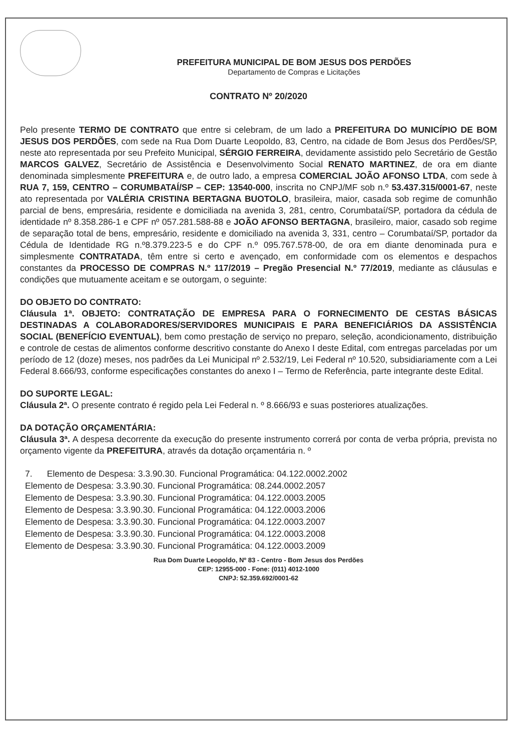PREFEITURA MUNICIPAL DE BOM JESUS DOS PERDÕES
Departamento de Compras e Licitações
CONTRATO Nº 20/2020
Pelo presente TERMO DE CONTRATO que entre si celebram, de um lado a PREFEITURA DO MUNICÍPIO DE BOM JESUS DOS PERDÕES, com sede na Rua Dom Duarte Leopoldo, 83, Centro, na cidade de Bom Jesus dos Perdões/SP, neste ato representada por seu Prefeito Municipal, SÉRGIO FERREIRA, devidamente assistido pelo Secretário de Gestão MARCOS GALVEZ, Secretário de Assistência e Desenvolvimento Social RENATO MARTINEZ, de ora em diante denominada simplesmente PREFEITURA e, de outro lado, a empresa COMERCIAL JOÃO AFONSO LTDA, com sede à RUA 7, 159, CENTRO – CORUMBATAÍ/SP – CEP: 13540-000, inscrita no CNPJ/MF sob n.º 53.437.315/0001-67, neste ato representada por VALÉRIA CRISTINA BERTAGNA BUOTOLO, brasileira, maior, casada sob regime de comunhão parcial de bens, empresária, residente e domiciliada na avenida 3, 281, centro, Corumbataí/SP, portadora da cédula de identidade nº 8.358.286-1 e CPF nº 057.281.588-88 e JOÃO AFONSO BERTAGNA, brasileiro, maior, casado sob regime de separação total de bens, empresário, residente e domiciliado na avenida 3, 331, centro – Corumbataí/SP, portador da Cédula de Identidade RG n.º8.379.223-5 e do CPF n.º 095.767.578-00, de ora em diante denominada pura e simplesmente CONTRATADA, têm entre si certo e avençado, em conformidade com os elementos e despachos constantes da PROCESSO DE COMPRAS N.º 117/2019 – Pregão Presencial N.º 77/2019, mediante as cláusulas e condições que mutuamente aceitam e se outorgam, o seguinte:
DO OBJETO DO CONTRATO:
Cláusula 1ª. OBJETO: CONTRATAÇÃO DE EMPRESA PARA O FORNECIMENTO DE CESTAS BÁSICAS DESTINADAS A COLABORADORES/SERVIDORES MUNICIPAIS E PARA BENEFICIÁRIOS DA ASSISTÊNCIA SOCIAL (BENEFÍCIO EVENTUAL), bem como prestação de serviço no preparo, seleção, acondicionamento, distribuição e controle de cestas de alimentos conforme descritivo constante do Anexo I deste Edital, com entregas parceladas por um período de 12 (doze) meses, nos padrões da Lei Municipal nº 2.532/19, Lei Federal nº 10.520, subsidiariamente com a Lei Federal 8.666/93, conforme especificações constantes do anexo I – Termo de Referência, parte integrante deste Edital.
DO SUPORTE LEGAL:
Cláusula 2ª. O presente contrato é regido pela Lei Federal n. º 8.666/93 e suas posteriores atualizações.
DA DOTAÇÃO ORÇAMENTÁRIA:
Cláusula 3ª. A despesa decorrente da execução do presente instrumento correrá por conta de verba própria, prevista no orçamento vigente da PREFEITURA, através da dotação orçamentária n. º
7. Elemento de Despesa: 3.3.90.30. Funcional Programática: 04.122.0002.2002
Elemento de Despesa: 3.3.90.30. Funcional Programática: 08.244.0002.2057
Elemento de Despesa: 3.3.90.30. Funcional Programática: 04.122.0003.2005
Elemento de Despesa: 3.3.90.30. Funcional Programática: 04.122.0003.2006
Elemento de Despesa: 3.3.90.30. Funcional Programática: 04.122.0003.2007
Elemento de Despesa: 3.3.90.30. Funcional Programática: 04.122.0003.2008
Elemento de Despesa: 3.3.90.30. Funcional Programática: 04.122.0003.2009
Rua Dom Duarte Leopoldo, Nº 83 - Centro - Bom Jesus dos Perdões
CEP: 12955-000 - Fone: (011) 4012-1000
CNPJ: 52.359.692/0001-62